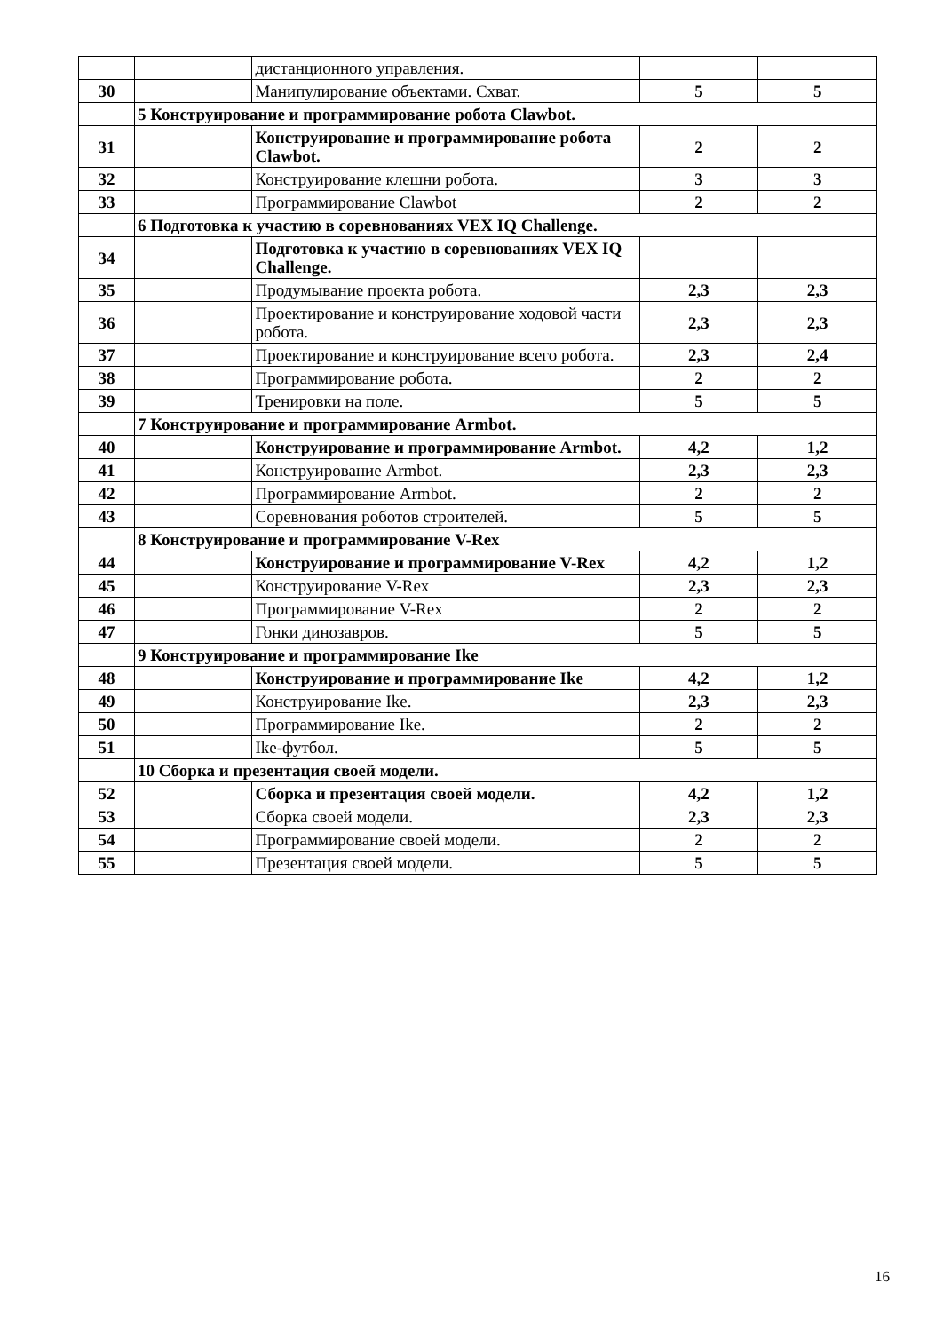| | | дистанционного управления. | | |
| 30 | | Манипулирование объектами. Схват. | 5 | 5 |
| | 5 Конструирование и программирование робота Clawbot. | | | |
| 31 | | Конструирование и программирование робота Clawbot. | 2 | 2 |
| 32 | | Конструирование клешни робота. | 3 | 3 |
| 33 | | Программирование Clawbot | 2 | 2 |
| | 6 Подготовка к участию в соревнованиях VEX IQ Challenge. | | | |
| 34 | | Подготовка к участию в соревнованиях VEX IQ Challenge. | | |
| 35 | | Продумывание проекта робота. | 2,3 | 2,3 |
| 36 | | Проектирование и конструирование ходовой части робота. | 2,3 | 2,3 |
| 37 | | Проектирование и конструирование всего робота. | 2,3 | 2,4 |
| 38 | | Программирование робота. | 2 | 2 |
| 39 | | Тренировки на поле. | 5 | 5 |
| | 7 Конструирование и программирование Armbot. | | | |
| 40 | | Конструирование и программирование Armbot. | 4,2 | 1,2 |
| 41 | | Конструирование Armbot. | 2,3 | 2,3 |
| 42 | | Программирование Armbot. | 2 | 2 |
| 43 | | Соревнования роботов строителей. | 5 | 5 |
| | 8 Конструирование и программирование V-Rex | | | |
| 44 | | Конструирование и программирование V-Rex | 4,2 | 1,2 |
| 45 | | Конструирование V-Rex | 2,3 | 2,3 |
| 46 | | Программирование V-Rex | 2 | 2 |
| 47 | | Гонки динозавров. | 5 | 5 |
| | 9 Конструирование и программирование Ike | | | |
| 48 | | Конструирование и программирование Ike | 4,2 | 1,2 |
| 49 | | Конструирование Ike. | 2,3 | 2,3 |
| 50 | | Программирование Ike. | 2 | 2 |
| 51 | | Ike-футбол. | 5 | 5 |
| | 10 Сборка и презентация своей модели. | | | |
| 52 | | Сборка и презентация своей модели. | 4,2 | 1,2 |
| 53 | | Сборка своей модели. | 2,3 | 2,3 |
| 54 | | Программирование своей модели. | 2 | 2 |
| 55 | | Презентация своей модели. | 5 | 5 |
16